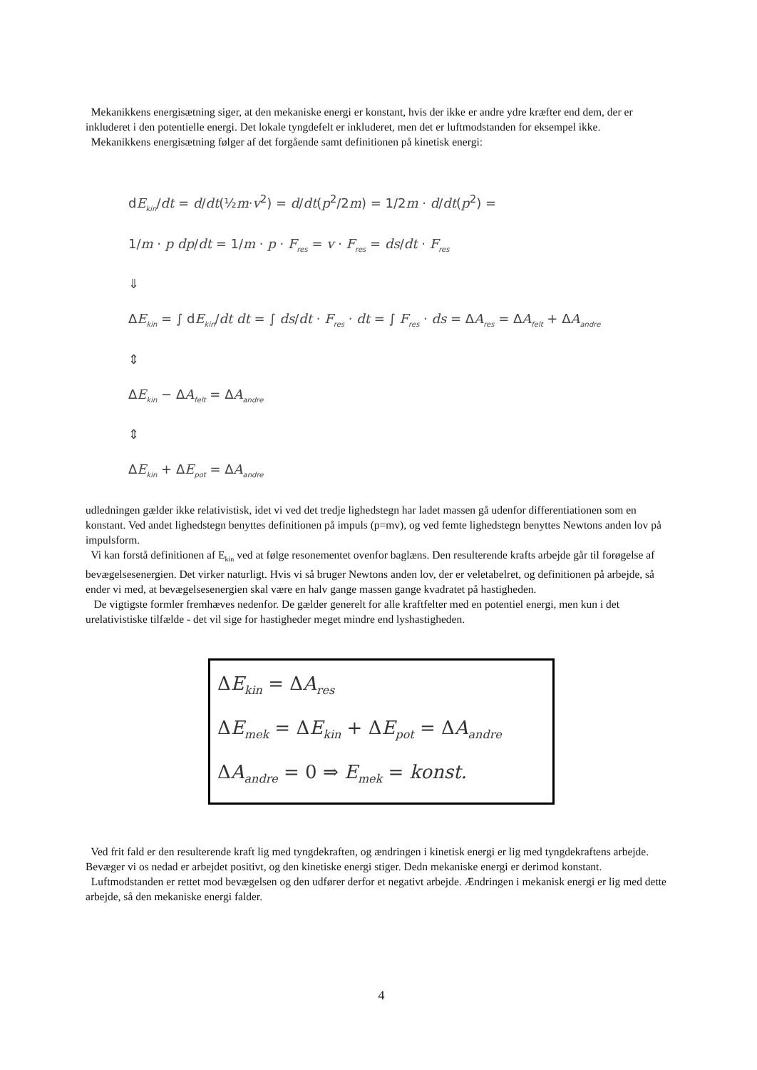Mekanikkens energisætning siger, at den mekaniske energi er konstant, hvis der ikke er andre ydre kræfter end dem, der er inkluderet i den potentielle energi. Det lokale tyngdefelt er inkluderet, men det er luftmodstanden for eksempel ikke.
Mekanikkens energisætning følger af det forgående samt definitionen på kinetisk energi:
dE<sub>kin</sub>/dt = d/dt(½m·v<sup>2</sup>) = d/dt(p<sup>2</sup>/2m) = 1/2m · d/dt(p<sup>2</sup>) =
1/m · p dp/dt = 1/m · p · F<sub>res</sub> = v · F<sub>res</sub> = ds/dt · F<sub>res</sub>
⇓
ΔE<sub>kin</sub> = ∫ dE<sub>kin</sub>/dt dt = ∫ ds/dt · F<sub>res</sub> · dt = ∫ F<sub>res</sub> · ds = ΔA<sub>res</sub> = ΔA<sub>felt</sub> + ΔA<sub>andre</sub>
⇕
ΔE<sub>kin</sub> − ΔA<sub>felt</sub> = ΔA<sub>andre</sub>
⇕
ΔE<sub>kin</sub> + ΔE<sub>pot</sub> = ΔA<sub>andre</sub>
udledningen gælder ikke relativistisk, idet vi ved det tredje lighedstegn har ladet massen gå udenfor differentiationen som en konstant. Ved andet lighedstegn benyttes definitionen på impuls (p=mv), og ved femte lighedstegn benyttes Newtons anden lov på impulsform.
Vi kan forstå definitionen af E<sub>kin</sub> ved at følge resonementet ovenfor baglæns. Den resulterende krafts arbejde går til forøgelse af bevægelsesenergien. Det virker naturligt. Hvis vi så bruger Newtons anden lov, der er veletabelret, og definitionen på arbejde, så ender vi med, at bevægelsesenergien skal være en halv gange massen gange kvadratet på hastigheden.
De vigtigste formler fremhæves nedenfor. De gælder generelt for alle kraftfelter med en potentiel energi, men kun i det urelativistiske tilfælde - det vil sige for hastigheder meget mindre end lyshastigheden.
ΔE<sub>kin</sub> = ΔA<sub>res</sub>
ΔE<sub>mek</sub> = ΔE<sub>kin</sub> + ΔE<sub>pot</sub> = ΔA<sub>andre</sub>
ΔA<sub>andre</sub> = 0 ⇒ E<sub>mek</sub> = konst.
Ved frit fald er den resulterende kraft lig med tyngdekraften, og ændringen i kinetisk energi er lig med tyngdekraftens arbejde. Bevæger vi os nedad er arbejdet positivt, og den kinetiske energi stiger. Dedn mekaniske energi er derimod konstant.
Luftmodstanden er rettet mod bevægelsen og den udfører derfor et negativt arbejde. Ændringen i mekanisk energi er lig med dette arbejde, så den mekaniske energi falder.
4